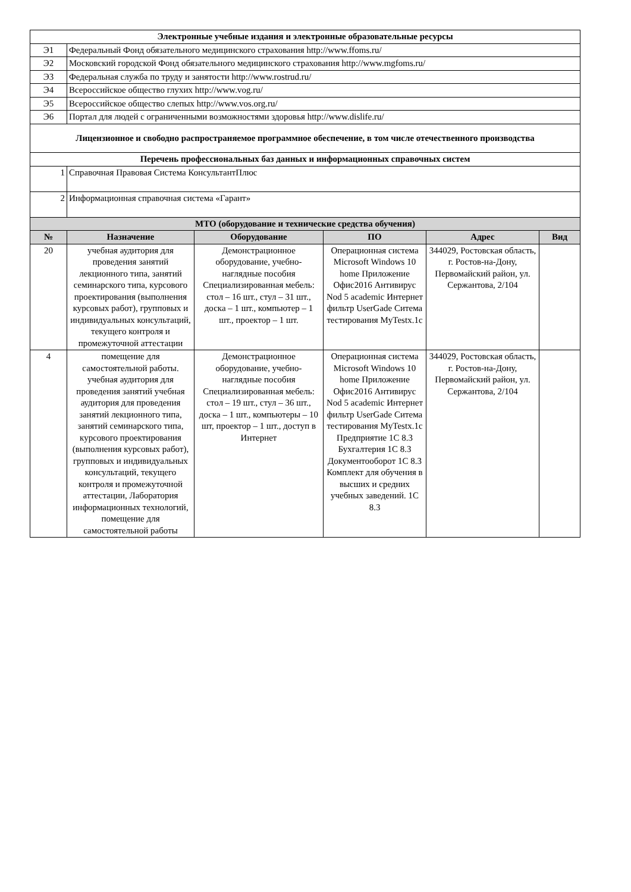| Электронные учебные издания и электронные образовательные ресурсы | | | | | |
| Э1 | Федеральный Фонд обязательного медицинского страхования http://www.ffoms.ru/ | | | | |
| Э2 | Московский городской Фонд обязательного медицинского страхования http://www.mgfoms.ru/ | | | | |
| Э3 | Федеральная служба по труду и занятости http://www.rostrud.ru/ | | | | |
| Э4 | Всероссийское общество глухих http://www.vog.ru/ | | | | |
| Э5 | Всероссийское общество слепых http://www.vos.org.ru/ | | | | |
| Э6 | Портал для людей с ограниченными возможностями здоровья http://www.dislife.ru/ | | | | |
| Лицензионное и свободно распространяемое программное обеспечение, в том числе отечественного производства | | | | | |
| Перечень профессиональных баз данных и информационных справочных систем | | | | | |
| 1 | Справочная Правовая Система КонсультантПлюс | | | | |
| 2 | Информационная справочная система «Гарант» | | | | |
| МТО (оборудование и технические средства обучения) | | | | | |
| № | Назначение | Оборудование | ПО | Адрес | Вид |
| 20 | учебная аудитория для проведения занятий лекционного типа, занятий семинарского типа, курсового проектирования (выполнения курсовых работ), групповых и индивидуальных консультаций, текущего контроля и промежуточной аттестации | Демонстрационное оборудование, учебно-наглядные пособия Специализированная мебель: стол – 16 шт., стул – 31 шт., доска – 1 шт., компьютер – 1 шт., проектор – 1 шт. | Операционная система Microsoft Windows 10 home Приложение Офис2016 Антивирус Nod 5 academic Интернет фильтр UserGade Ситема тестирования MyTestx.1c | 344029, Ростовская область, г. Ростов-на-Дону, Первомайский район, ул. Сержантова, 2/104 | |
| 4 | помещение для самостоятельной работы. учебная аудитория для проведения занятий учебная аудитория для проведения занятий лекционного типа, занятий семинарского типа, курсового проектирования (выполнения курсовых работ), групповых и индивидуальных консультаций, текущего контроля и промежуточной аттестации, Лаборатория информационных технологий, помещение для самостоятельной работы | Демонстрационное оборудование, учебно-наглядные пособия Специализированная мебель: стол – 19 шт., стул – 36 шт., доска – 1 шт., компьютеры – 10 шт, проектор – 1 шт., доступ в Интернет | Операционная система Microsoft Windows 10 home Приложение Офис2016 Антивирус Nod 5 academic Интернет фильтр UserGade Ситема тестирования MyTestx.1c Предприятие 1С 8.3 Бухгалтерия 1С 8.3 Документооборот 1С 8.3 Комплект для обучения в высших и средних учебных заведений. 1С 8.3 | 344029, Ростовская область, г. Ростов-на-Дону, Первомайский район, ул. Сержантова, 2/104 | |